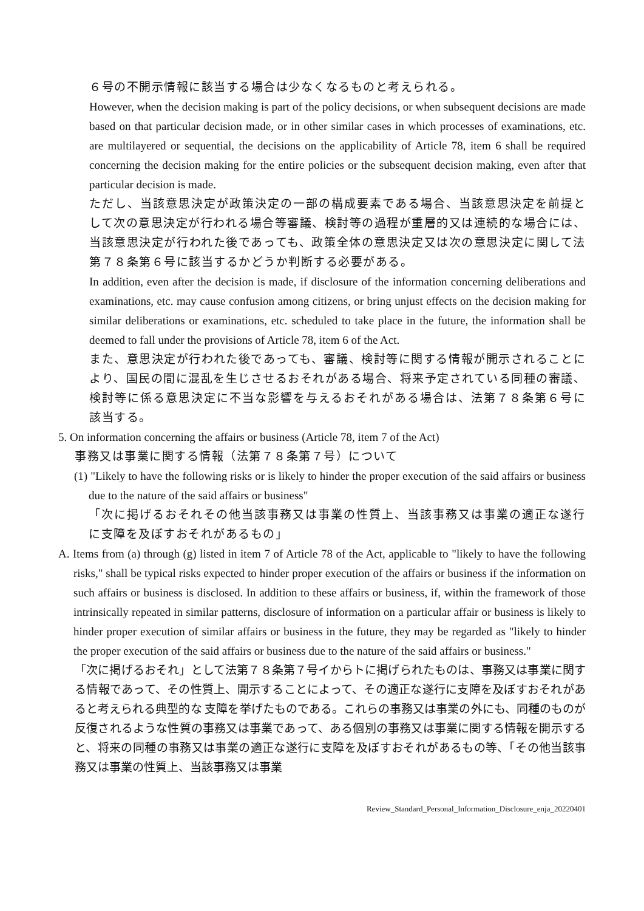６号の不開示情報に該当する場合は少なくなるものと考えられる。
However, when the decision making is part of the policy decisions, or when subsequent decisions are made based on that particular decision made, or in other similar cases in which processes of examinations, etc. are multilayered or sequential, the decisions on the applicability of Article 78, item 6 shall be required concerning the decision making for the entire policies or the subsequent decision making, even after that particular decision is made.
ただし、当該意思決定が政策決定の一部の構成要素である場合、当該意思決定を前提として次の意思決定が行われる場合等審議、検討等の過程が重層的又は連続的な場合には、当該意思決定が行われた後であっても、政策全体の意思決定又は次の意思決定に関して法第７８条第６号に該当するかどうか判断する必要がある。
In addition, even after the decision is made, if disclosure of the information concerning deliberations and examinations, etc. may cause confusion among citizens, or bring unjust effects on the decision making for similar deliberations or examinations, etc. scheduled to take place in the future, the information shall be deemed to fall under the provisions of Article 78, item 6 of the Act.
また、意思決定が行われた後であっても、審議、検討等に関する情報が開示されることにより、国民の間に混乱を生じさせるおそれがある場合、将来予定されている同種の審議、検討等に係る意思決定に不当な影響を与えるおそれがある場合は、法第７８条第６号に該当する。
5. On information concerning the affairs or business (Article 78, item 7 of the Act)
事務又は事業に関する情報（法第７８条第７号）について
(1) "Likely to have the following risks or is likely to hinder the proper execution of the said affairs or business due to the nature of the said affairs or business"
「次に掲げるおそれその他当該事務又は事業の性質上、当該事務又は事業の適正な遂行に支障を及ぼすおそれがあるもの」
A. Items from (a) through (g) listed in item 7 of Article 78 of the Act, applicable to "likely to have the following risks," shall be typical risks expected to hinder proper execution of the affairs or business if the information on such affairs or business is disclosed. In addition to these affairs or business, if, within the framework of those intrinsically repeated in similar patterns, disclosure of information on a particular affair or business is likely to hinder proper execution of similar affairs or business in the future, they may be regarded as "likely to hinder the proper execution of the said affairs or business due to the nature of the said affairs or business."
「次に掲げるおそれ」として法第７８条第７号イからトに掲げられたものは、事務又は事業に関する情報であって、その性質上、開示することによって、その適正な遂行に支障を及ぼすおそれがあると考えられる典型的な 支障を挙げたものである。これらの事務又は事業の外にも、同種のものが反復されるような性質の事務又は事業であって、ある個別の事務又は事業に関する情報を開示すると、将来の同種の事務又は事業の適正な遂行に支障を及ぼすおそれがあるもの等、「その他当該事務又は事業の性質上、当該事務又は事業
Review_Standard_Personal_Information_Disclosure_enja_20220401